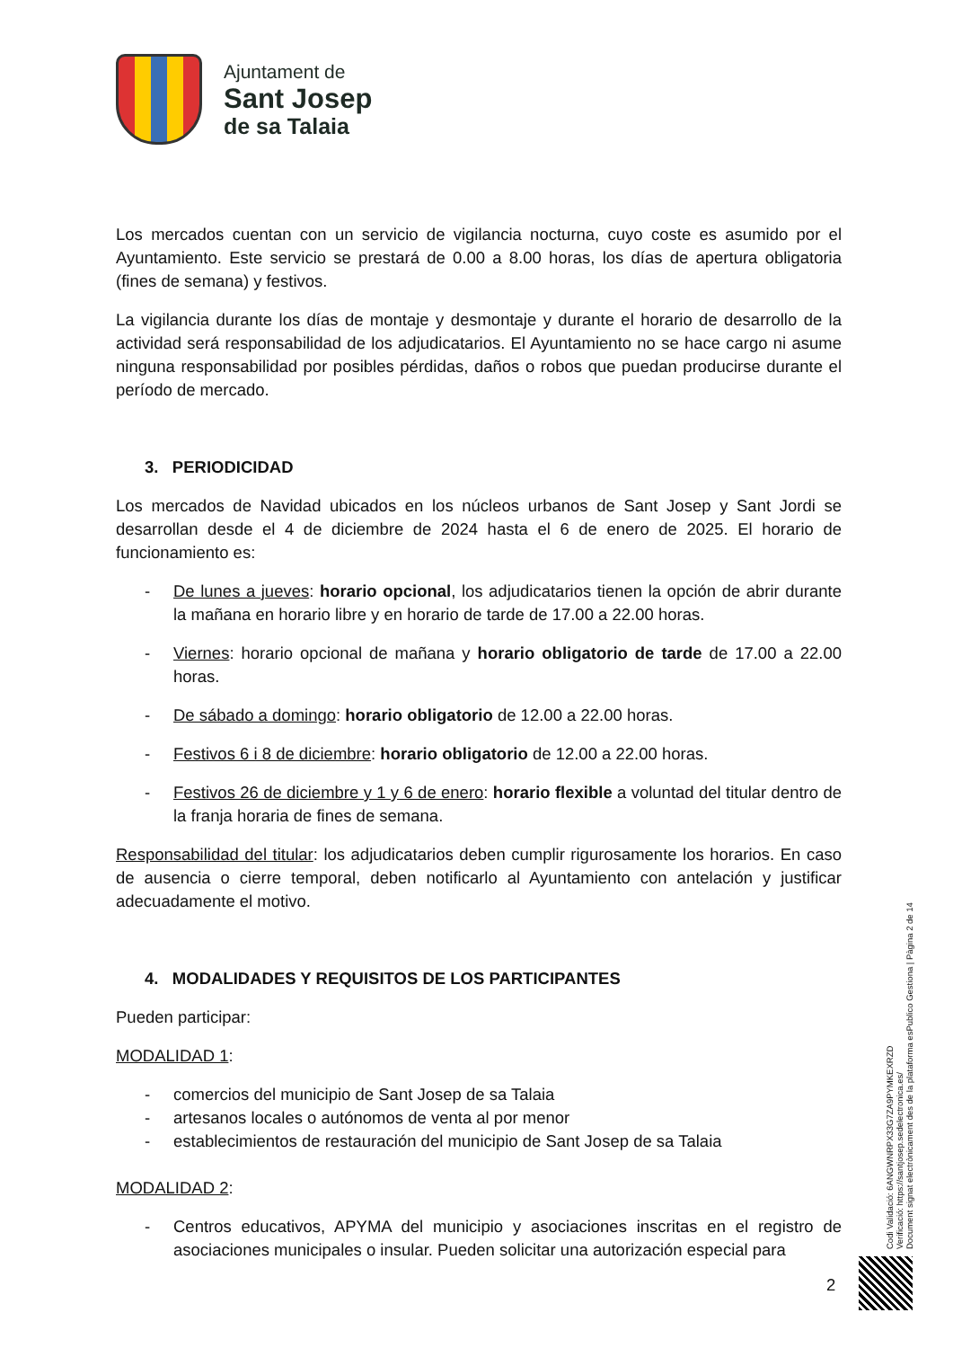Ajuntament de
Sant Josep
de sa Talaia
Los mercados cuentan con un servicio de vigilancia nocturna, cuyo coste es asumido por el Ayuntamiento. Este servicio se prestará de 0.00 a 8.00 horas, los días de apertura obligatoria (fines de semana) y festivos.
La vigilancia durante los días de montaje y desmontaje y durante el horario de desarrollo de la actividad será responsabilidad de los adjudicatarios. El Ayuntamiento no se hace cargo ni asume ninguna responsabilidad por posibles pérdidas, daños o robos que puedan producirse durante el período de mercado.
3. PERIODICIDAD
Los mercados de Navidad ubicados en los núcleos urbanos de Sant Josep y Sant Jordi se desarrollan desde el 4 de diciembre de 2024 hasta el 6 de enero de 2025. El horario de funcionamiento es:
- De lunes a jueves: horario opcional, los adjudicatarios tienen la opción de abrir durante la mañana en horario libre y en horario de tarde de 17.00 a 22.00 horas.
- Viernes: horario opcional de mañana y horario obligatorio de tarde de 17.00 a 22.00 horas.
- De sábado a domingo: horario obligatorio de 12.00 a 22.00 horas.
- Festivos 6 i 8 de diciembre: horario obligatorio de 12.00 a 22.00 horas.
- Festivos 26 de diciembre y 1 y 6 de enero: horario flexible a voluntad del titular dentro de la franja horaria de fines de semana.
Responsabilidad del titular: los adjudicatarios deben cumplir rigurosamente los horarios. En caso de ausencia o cierre temporal, deben notificarlo al Ayuntamiento con antelación y justificar adecuadamente el motivo.
4. MODALIDADES Y REQUISITOS DE LOS PARTICIPANTES
Pueden participar:
MODALIDAD 1:
- comercios del municipio de Sant Josep de sa Talaia
- artesanos locales o autónomos de venta al por menor
- establecimientos de restauración del municipio de Sant Josep de sa Talaia
MODALIDAD 2:
- Centros educativos, APYMA del municipio y asociaciones inscritas en el registro de asociaciones municipales o insular. Pueden solicitar una autorización especial para
Codi Validació: 6ANGWNRPX33G7ZA9PYMKEXRZD
Verificació: https://santjosep.sedelectronica.es/
Document signat electrònicament des de la plataforma esPublico Gestiona | Pàgina 2 de 14
2